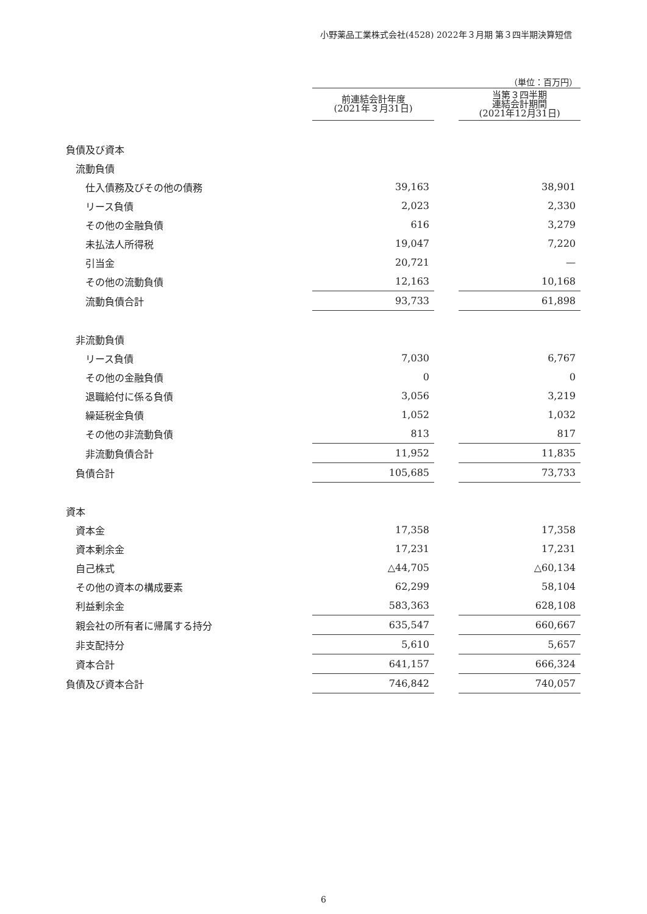小野薬品工業株式会社(4528) 2022年３月期 第３四半期決算短信
（単位：百万円）
| | 前連結会計年度 (2021年３月31日) | | 当第３四半期 連結会計期間 (2021年12月31日) |
| --- | --- | --- | --- |
| 負債及び資本 | | | |
| 流動負債 | | | |
| 仕入債務及びその他の債務 | 39,163 | | 38,901 |
| リース負債 | 2,023 | | 2,330 |
| その他の金融負債 | 616 | | 3,279 |
| 未払法人所得税 | 19,047 | | 7,220 |
| 引当金 | 20,721 | | — |
| その他の流動負債 | 12,163 | | 10,168 |
| 流動負債合計 | 93,733 | | 61,898 |
| 非流動負債 | | | |
| リース負債 | 7,030 | | 6,767 |
| その他の金融負債 | 0 | | 0 |
| 退職給付に係る負債 | 3,056 | | 3,219 |
| 繰延税金負債 | 1,052 | | 1,032 |
| その他の非流動負債 | 813 | | 817 |
| 非流動負債合計 | 11,952 | | 11,835 |
| 負債合計 | 105,685 | | 73,733 |
| 資本 | | | |
| 資本金 | 17,358 | | 17,358 |
| 資本剰余金 | 17,231 | | 17,231 |
| 自己株式 | △44,705 | | △60,134 |
| その他の資本の構成要素 | 62,299 | | 58,104 |
| 利益剰余金 | 583,363 | | 628,108 |
| 親会社の所有者に帰属する持分 | 635,547 | | 660,667 |
| 非支配持分 | 5,610 | | 5,657 |
| 資本合計 | 641,157 | | 666,324 |
| 負債及び資本合計 | 746,842 | | 740,057 |
6